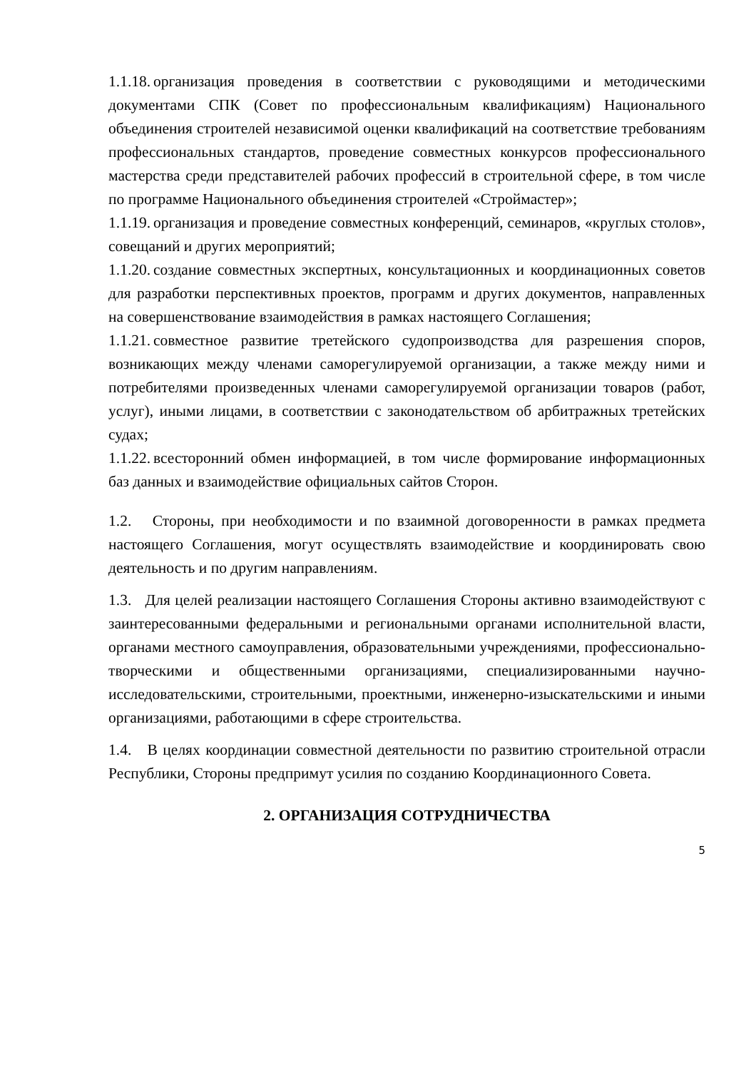1.1.18. организация проведения в соответствии с руководящими и методическими документами СПК (Совет по профессиональным квалификациям) Национального объединения строителей независимой оценки квалификаций на соответствие требованиям профессиональных стандартов, проведение совместных конкурсов профессионального мастерства среди представителей рабочих профессий в строительной сфере, в том числе по программе Национального объединения строителей «Строймастер»;
1.1.19. организация и проведение совместных конференций, семинаров, «круглых столов», совещаний и других мероприятий;
1.1.20. создание совместных экспертных, консультационных и координационных советов для разработки перспективных проектов, программ и других документов, направленных на совершенствование взаимодействия в рамках настоящего Соглашения;
1.1.21. совместное развитие третейского судопроизводства для разрешения споров, возникающих между членами саморегулируемой организации, а также между ними и потребителями произведенных членами саморегулируемой организации товаров (работ, услуг), иными лицами, в соответствии с законодательством об арбитражных третейских судах;
1.1.22. всесторонний обмен информацией, в том числе формирование информационных баз данных и взаимодействие официальных сайтов Сторон.
1.2. Стороны, при необходимости и по взаимной договоренности в рамках предмета настоящего Соглашения, могут осуществлять взаимодействие и координировать свою деятельность и по другим направлениям.
1.3. Для целей реализации настоящего Соглашения Стороны активно взаимодействуют с заинтересованными федеральными и региональными органами исполнительной власти, органами местного самоуправления, образовательными учреждениями, профессионально-творческими и общественными организациями, специализированными научно-исследовательскими, строительными, проектными, инженерно-изыскательскими и иными организациями, работающими в сфере строительства.
1.4. В целях координации совместной деятельности по развитию строительной отрасли Республики, Стороны предпримут усилия по созданию Координационного Совета.
2. ОРГАНИЗАЦИЯ СОТРУДНИЧЕСТВА
5